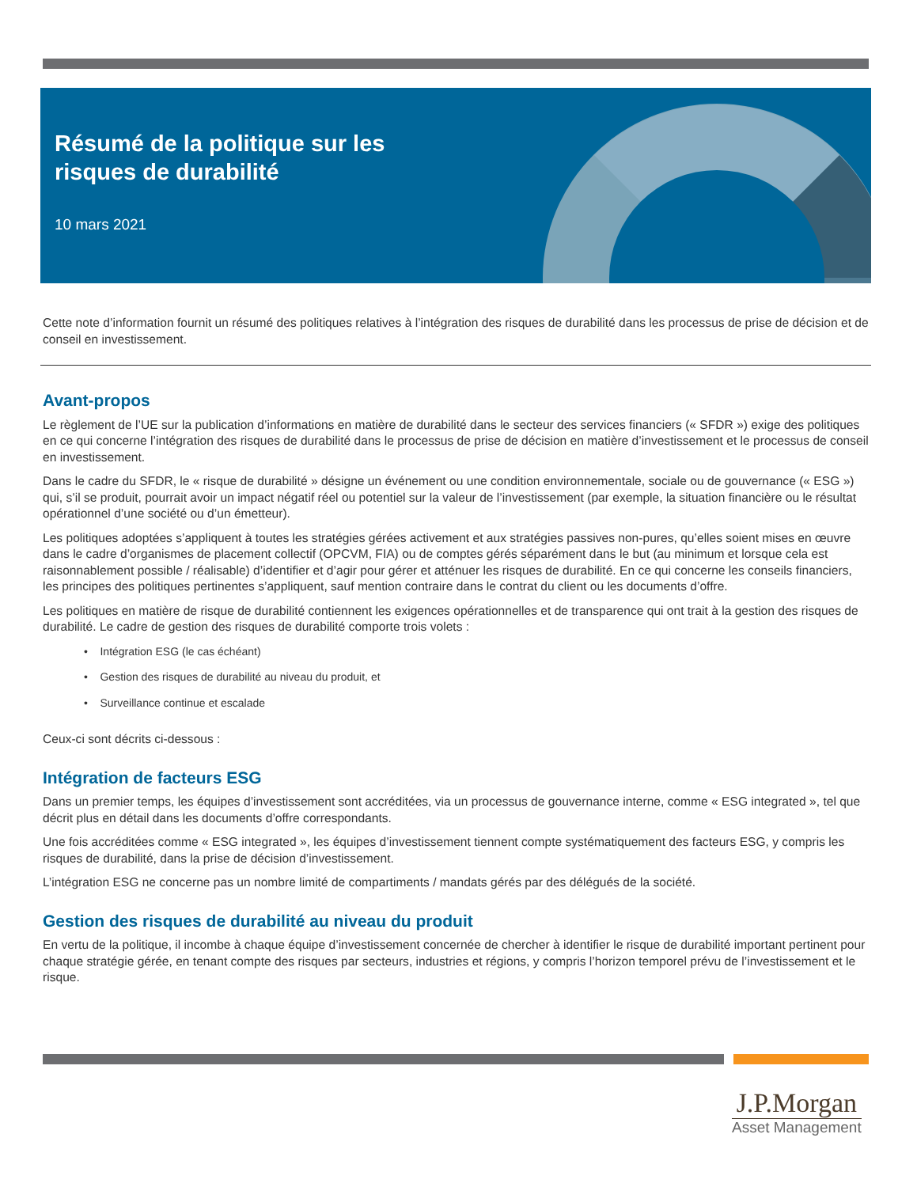Résumé de la politique sur les
risques de durabilité
10 mars 2021
Cette note d’information fournit un résumé des politiques relatives à l’intégration des risques de durabilité dans les processus de prise de décision et de conseil en investissement.
Avant-propos
Le règlement de l’UE sur la publication d’informations en matière de durabilité dans le secteur des services financiers (« SFDR ») exige des politiques en ce qui concerne l’intégration des risques de durabilité dans le processus de prise de décision en matière d’investissement et le processus de conseil en investissement.
Dans le cadre du SFDR, le « risque de durabilité » désigne un événement ou une condition environnementale, sociale ou de gouvernance (« ESG ») qui, s’il se produit, pourrait avoir un impact négatif réel ou potentiel sur la valeur de l’investissement (par exemple, la situation financière ou le résultat opérationnel d’une société ou d’un émetteur).
Les politiques adoptées s’appliquent à toutes les stratégies gérées activement et aux stratégies passives non-pures, qu’elles soient mises en œuvre dans le cadre d’organismes de placement collectif (OPCVM, FIA) ou de comptes gérés séparément dans le but (au minimum et lorsque cela est raisonnablement possible / réalisable) d’identifier et d’agir pour gérer et atténuer les risques de durabilité. En ce qui concerne les conseils financiers, les principes des politiques pertinentes s’appliquent, sauf mention contraire dans le contrat du client ou les documents d’offre.
Les politiques en matière de risque de durabilité contiennent les exigences opérationnelles et de transparence qui ont trait à la gestion des risques de durabilité. Le cadre de gestion des risques de durabilité comporte trois volets :
• Intégration ESG (le cas échéant)
• Gestion des risques de durabilité au niveau du produit, et
• Surveillance continue et escalade
Ceux-ci sont décrits ci-dessous :
Intégration de facteurs ESG
Dans un premier temps, les équipes d’investissement sont accréditées, via un processus de gouvernance interne, comme « ESG integrated », tel que décrit plus en détail dans les documents d’offre correspondants.
Une fois accréditées comme « ESG integrated », les équipes d’investissement tiennent compte systématiquement des facteurs ESG, y compris les risques de durabilité, dans la prise de décision d’investissement.
L’intégration ESG ne concerne pas un nombre limité de compartiments / mandats gérés par des délégués de la société.
Gestion des risques de durabilité au niveau du produit
En vertu de la politique, il incombe à chaque équipe d’investissement concernée de chercher à identifier le risque de durabilité important pertinent pour chaque stratégie gérée, en tenant compte des risques par secteurs, industries et régions, y compris l’horizon temporel prévu de l’investissement et le risque.
J.P.Morgan
Asset Management